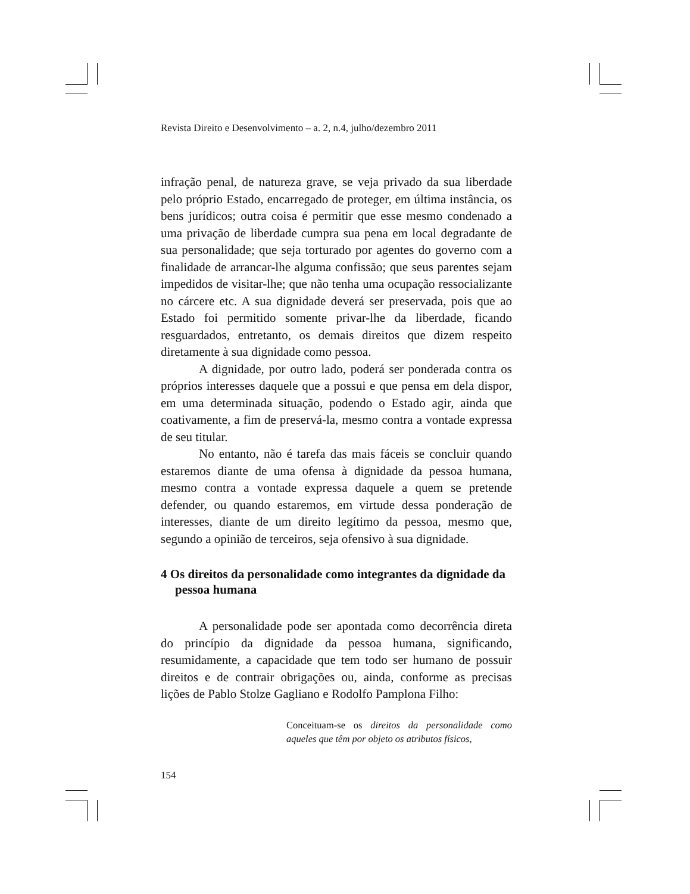Revista Direito e Desenvolvimento – a. 2, n.4, julho/dezembro 2011
infração penal, de natureza grave, se veja privado da sua liberdade pelo próprio Estado, encarregado de proteger, em última instância, os bens jurídicos; outra coisa é permitir que esse mesmo condenado a uma privação de liberdade cumpra sua pena em local degradante de sua personalidade; que seja torturado por agentes do governo com a finalidade de arrancar-lhe alguma confissão; que seus parentes sejam impedidos de visitar-lhe; que não tenha uma ocupação ressocializante no cárcere etc. A sua dignidade deverá ser preservada, pois que ao Estado foi permitido somente privar-lhe da liberdade, ficando resguardados, entretanto, os demais direitos que dizem respeito diretamente à sua dignidade como pessoa.
A dignidade, por outro lado, poderá ser ponderada contra os próprios interesses daquele que a possui e que pensa em dela dispor, em uma determinada situação, podendo o Estado agir, ainda que coativamente, a fim de preservá-la, mesmo contra a vontade expressa de seu titular.
No entanto, não é tarefa das mais fáceis se concluir quando estaremos diante de uma ofensa à dignidade da pessoa humana, mesmo contra a vontade expressa daquele a quem se pretende defender, ou quando estaremos, em virtude dessa ponderação de interesses, diante de um direito legítimo da pessoa, mesmo que, segundo a opinião de terceiros, seja ofensivo à sua dignidade.
4 Os direitos da personalidade como integrantes da dignidade da pessoa humana
A personalidade pode ser apontada como decorrência direta do princípio da dignidade da pessoa humana, significando, resumidamente, a capacidade que tem todo ser humano de possuir direitos e de contrair obrigações ou, ainda, conforme as precisas lições de Pablo Stolze Gagliano e Rodolfo Pamplona Filho:
Conceituam-se os direitos da personalidade como aqueles que têm por objeto os atributos físicos,
154